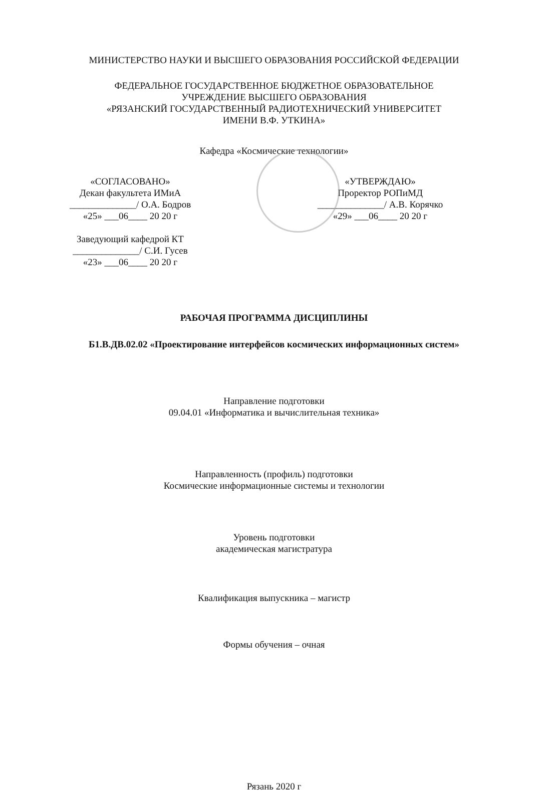МИНИСТЕРСТВО НАУКИ И ВЫСШЕГО ОБРАЗОВАНИЯ РОССИЙСКОЙ ФЕДЕРАЦИИ
ФЕДЕРАЛЬНОЕ ГОСУДАРСТВЕННОЕ БЮДЖЕТНОЕ ОБРАЗОВАТЕЛЬНОЕ
УЧРЕЖДЕНИЕ ВЫСШЕГО ОБРАЗОВАНИЯ
«РЯЗАНСКИЙ ГОСУДАРСТВЕННЫЙ РАДИОТЕХНИЧЕСКИЙ УНИВЕРСИТЕТ
ИМЕНИ В.Ф. УТКИНА»
Кафедра «Космические технологии»
«СОГЛАСОВАНО»
Декан факультета ИМиА
______________/ О.А. Бодров
«25» ___06____ 20 20 г
Заведующий кафедрой КТ
______________/ С.И. Гусев
«23» ___06____ 20 20 г
«УТВЕРЖДАЮ»
Проректор РОПиМД
______________/ А.В. Корячко
«29» ___06____ 20 20 г
РАБОЧАЯ ПРОГРАММА ДИСЦИПЛИНЫ
Б1.В.ДВ.02.02 «Проектирование интерфейсов космических информационных систем»
Направление подготовки
09.04.01 «Информатика и вычислительная техника»
Направленность (профиль) подготовки
Космические информационные системы и технологии
Уровень подготовки
академическая магистратура
Квалификация выпускника – магистр
Формы обучения – очная
Рязань 2020 г